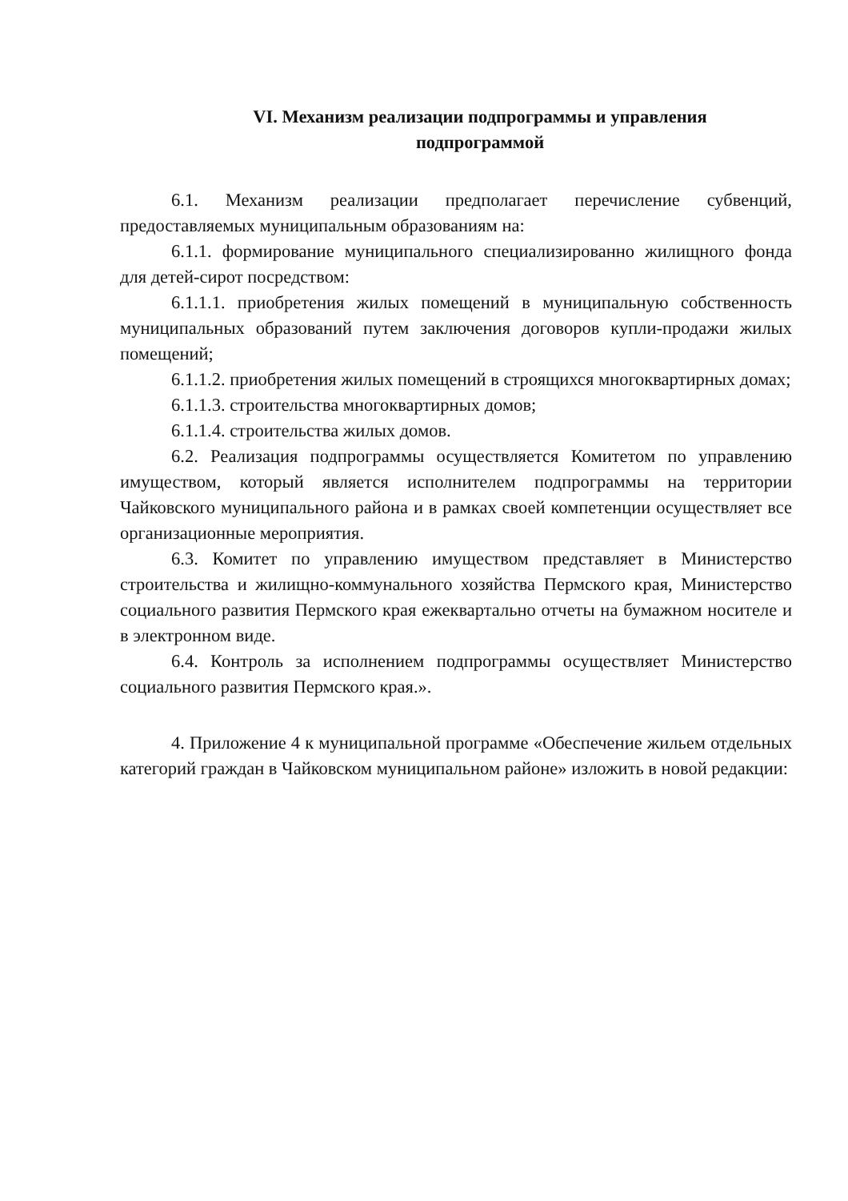VI. Механизм реализации подпрограммы и управления
подпрограммой
6.1. Механизм реализации предполагает перечисление субвенций, предоставляемых муниципальным образованиям на:
6.1.1. формирование муниципального специализированно жилищного фонда для детей-сирот посредством:
6.1.1.1. приобретения жилых помещений в муниципальную собственность муниципальных образований путем заключения договоров купли-продажи жилых помещений;
6.1.1.2. приобретения жилых помещений в строящихся многоквартирных домах;
6.1.1.3. строительства многоквартирных домов;
6.1.1.4. строительства жилых домов.
6.2. Реализация подпрограммы осуществляется Комитетом по управлению имуществом, который является исполнителем подпрограммы на территории Чайковского муниципального района и в рамках своей компетенции осуществляет все организационные мероприятия.
6.3. Комитет по управлению имуществом представляет в Министерство строительства и жилищно-коммунального хозяйства Пермского края, Министерство социального развития Пермского края ежеквартально отчеты на бумажном носителе и в электронном виде.
6.4. Контроль за исполнением подпрограммы осуществляет Министерство социального развития Пермского края.».
4. Приложение 4 к муниципальной программе «Обеспечение жильем отдельных категорий граждан в Чайковском муниципальном районе» изложить в новой редакции: